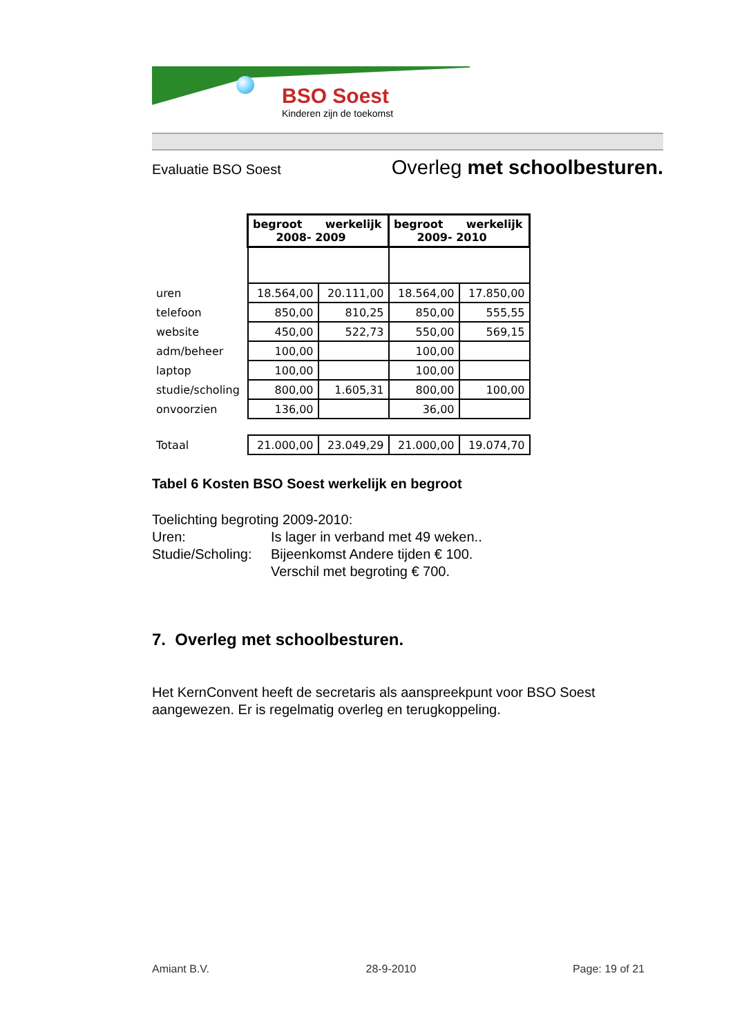BSO Soest
Kinderen zijn de toekomst
Evaluatie BSO Soest Overleg met schoolbesturen.
| | begroot werkelijk 2008- 2009 | | begroot werkelijk 2009- 2010 | |
| uren | 18.564,00 | 20.111,00 | 18.564,00 | 17.850,00 |
| telefoon | 850,00 | 810,25 | 850,00 | 555,55 |
| website | 450,00 | 522,73 | 550,00 | 569,15 |
| adm/beheer | 100,00 | | 100,00 | |
| laptop | 100,00 | | 100,00 | |
| studie/scholing | 800,00 | 1.605,31 | 800,00 | 100,00 |
| onvoorzien | 136,00 | | 36,00 | |
| Totaal | 21.000,00 | 23.049,29 | 21.000,00 | 19.074,70 |
Tabel 6 Kosten BSO Soest werkelijk en begroot
Toelichting begroting 2009-2010:
| Uren: | Is lager in verband met 49 weken.. |
| Studie/Scholing: | Bijeenkomst Andere tijden € 100. |
| | Verschil met begroting € 700. |
7. Overleg met schoolbesturen.
Het KernConvent heeft de secretaris als aanspreekpunt voor BSO Soest aangewezen. Er is regelmatig overleg en terugkoppeling.
Amiant B.V. 28-9-2010 Page: 19 of 21